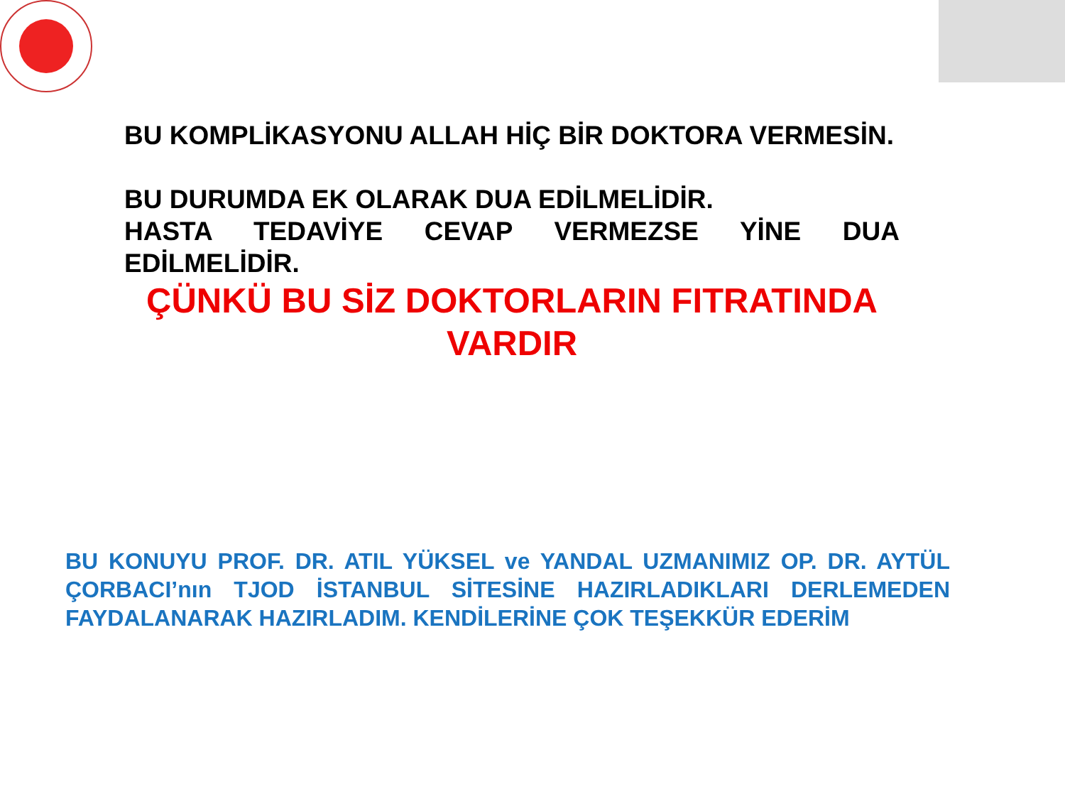BU KOMPLİKASYONU ALLAH HİÇ BİR DOKTORA VERMESİN.
BU DURUMDA EK OLARAK DUA EDİLMELİDİR.
HASTA TEDAVİYE CEVAP VERMEZSE YİNE DUA EDİLMELİDİR.
ÇÜNKÜ BU SİZ DOKTORLARIN FITRATINDA VARDIR
BU KONUYU PROF. DR. ATIL YÜKSEL ve YANDAL UZMANIMIZ OP. DR. AYTÜL ÇORBACI’nın TJOD İSTANBUL SİTESİNE HAZIRLADIKLARI DERLEMEDEN FAYDALANARAK HAZIRLADIM. KENDİLERİNE ÇOK TEŞEKKÜR EDERİM